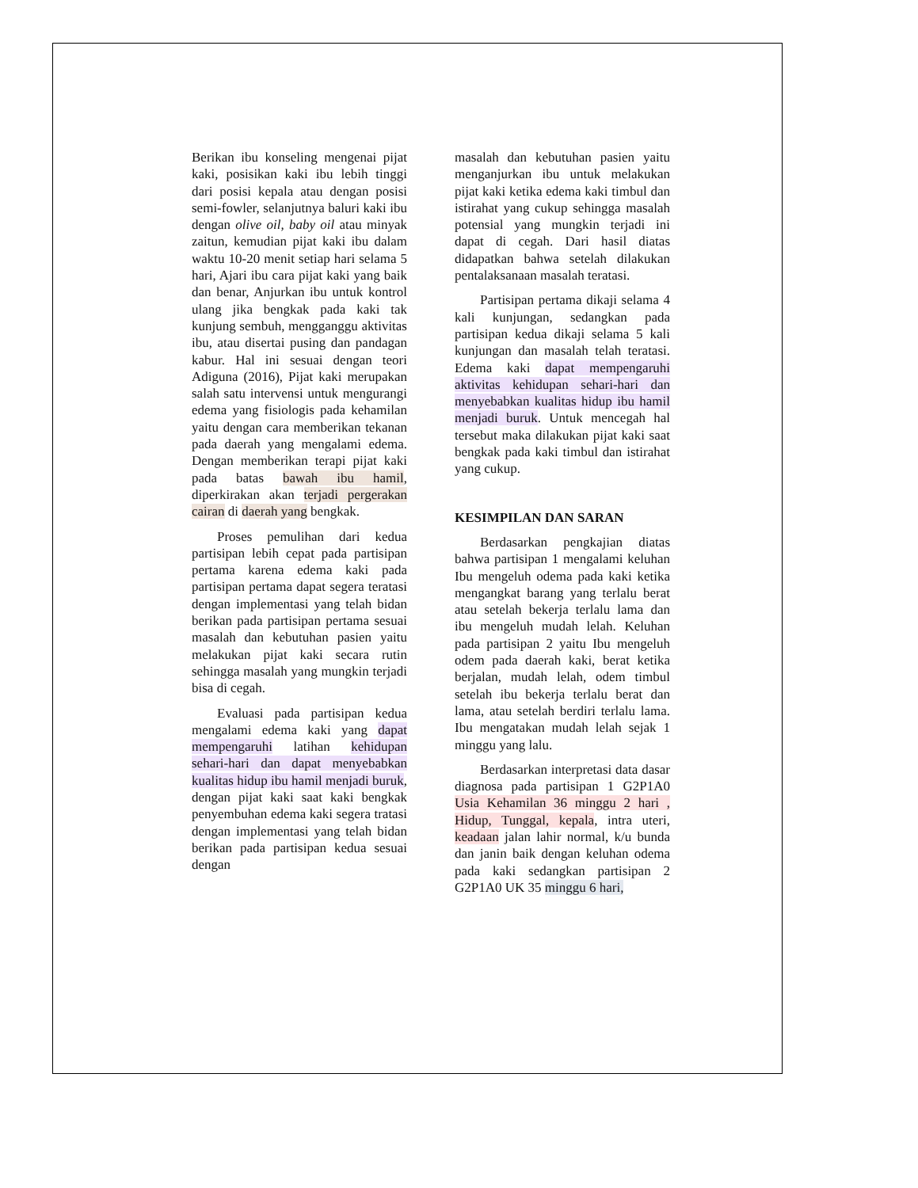Berikan ibu konseling mengenai pijat kaki, posisikan kaki ibu lebih tinggi dari posisi kepala atau dengan posisi semi-fowler, selanjutnya baluri kaki ibu dengan olive oil, baby oil atau minyak zaitun, kemudian pijat kaki ibu dalam waktu 10-20 menit setiap hari selama 5 hari, Ajari ibu cara pijat kaki yang baik dan benar, Anjurkan ibu untuk kontrol ulang jika bengkak pada kaki tak kunjung sembuh, mengganggu aktivitas ibu, atau disertai pusing dan pandagan kabur. Hal ini sesuai dengan teori Adiguna (2016), Pijat kaki merupakan salah satu intervensi untuk mengurangi edema yang fisiologis pada kehamilan yaitu dengan cara memberikan tekanan pada daerah yang mengalami edema. Dengan memberikan terapi pijat kaki pada batas bawah ibu hamil, diperkirakan akan terjadi pergerakan cairan di daerah yang bengkak.
Proses pemulihan dari kedua partisipan lebih cepat pada partisipan pertama karena edema kaki pada partisipan pertama dapat segera teratasi dengan implementasi yang telah bidan berikan pada partisipan pertama sesuai masalah dan kebutuhan pasien yaitu melakukan pijat kaki secara rutin sehingga masalah yang mungkin terjadi bisa di cegah.
Evaluasi pada partisipan kedua mengalami edema kaki yang dapat mempengaruhi latihan kehidupan sehari-hari dan dapat menyebabkan kualitas hidup ibu hamil menjadi buruk, dengan pijat kaki saat kaki bengkak penyembuhan edema kaki segera tratasi dengan implementasi yang telah bidan berikan pada partisipan kedua sesuai dengan
masalah dan kebutuhan pasien yaitu menganjurkan ibu untuk melakukan pijat kaki ketika edema kaki timbul dan istirahat yang cukup sehingga masalah potensial yang mungkin terjadi ini dapat di cegah. Dari hasil diatas didapatkan bahwa setelah dilakukan pentalaksanaan masalah teratasi.
Partisipan pertama dikaji selama 4 kali kunjungan, sedangkan pada partisipan kedua dikaji selama 5 kali kunjungan dan masalah telah teratasi. Edema kaki dapat mempengaruhi aktivitas kehidupan sehari-hari dan menyebabkan kualitas hidup ibu hamil menjadi buruk. Untuk mencegah hal tersebut maka dilakukan pijat kaki saat bengkak pada kaki timbul dan istirahat yang cukup.
KESIMPILAN DAN SARAN
Berdasarkan pengkajian diatas bahwa partisipan 1 mengalami keluhan Ibu mengeluh odema pada kaki ketika mengangkat barang yang terlalu berat atau setelah bekerja terlalu lama dan ibu mengeluh mudah lelah. Keluhan pada partisipan 2 yaitu Ibu mengeluh odem pada daerah kaki, berat ketika berjalan, mudah lelah, odem timbul setelah ibu bekerja terlalu berat dan lama, atau setelah berdiri terlalu lama. Ibu mengatakan mudah lelah sejak 1 minggu yang lalu.
Berdasarkan interpretasi data dasar diagnosa pada partisipan 1 G2P1A0 Usia Kehamilan 36 minggu 2 hari , Hidup, Tunggal, kepala, intra uteri, keadaan jalan lahir normal, k/u bunda dan janin baik dengan keluhan odema pada kaki sedangkan partisipan 2 G2P1A0 UK 35 minggu 6 hari,